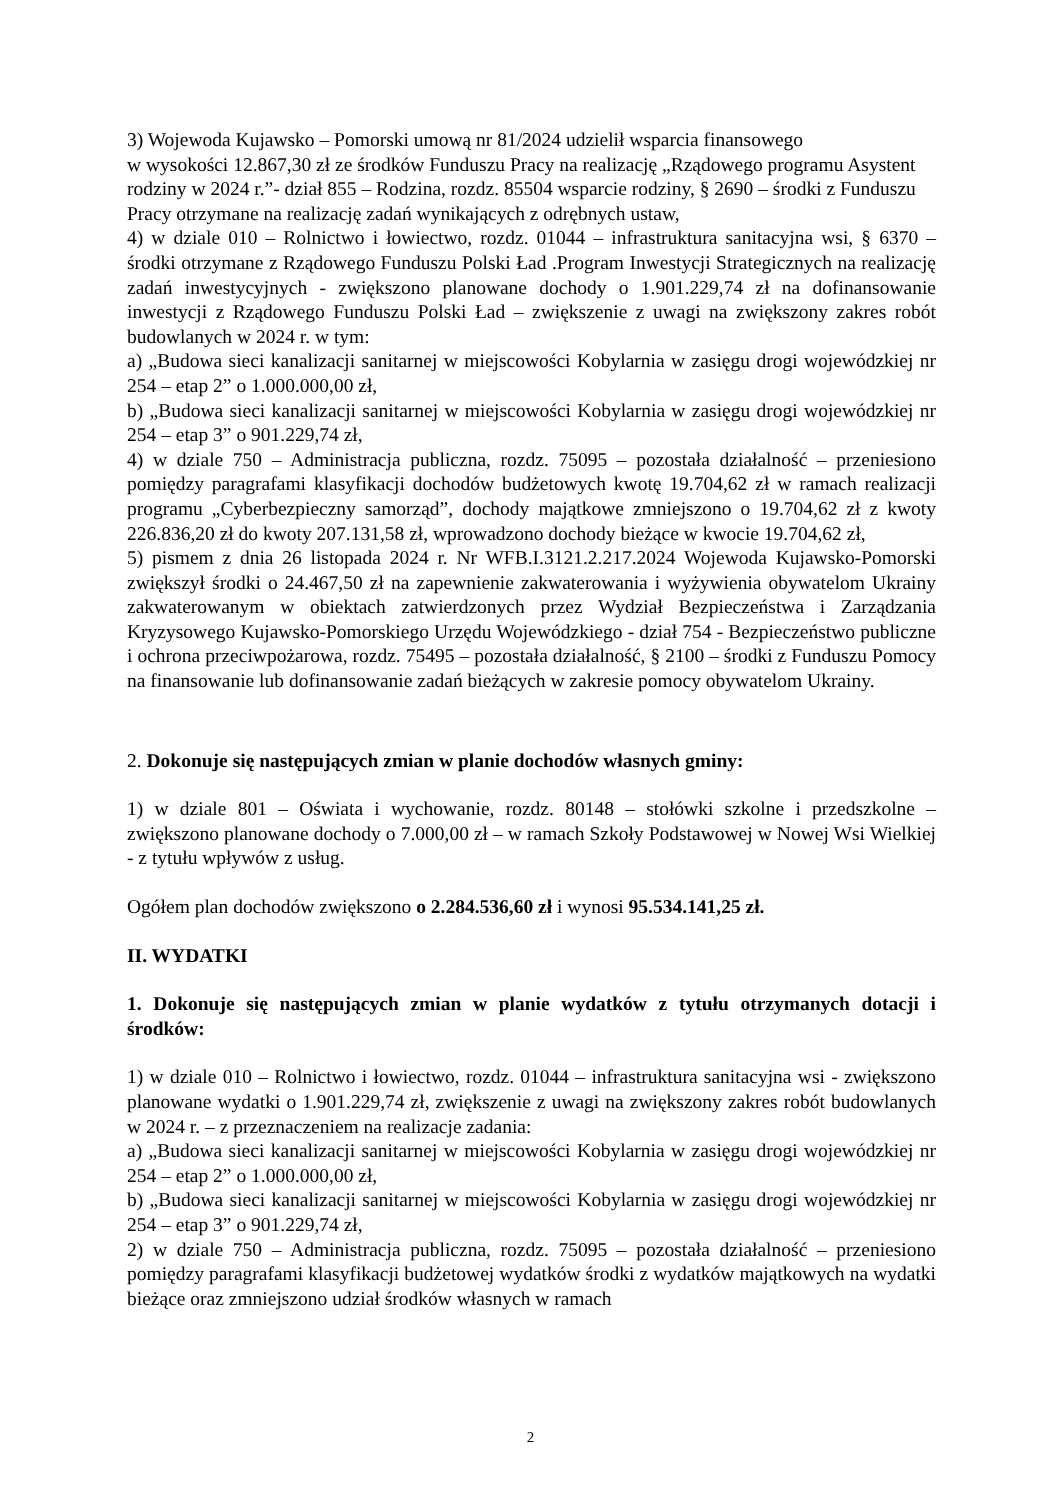3) Wojewoda Kujawsko – Pomorski umową nr 81/2024 udzielił wsparcia finansowego
w wysokości 12.867,30 zł ze środków Funduszu Pracy na realizację „Rządowego programu Asystent rodziny w 2024 r.”- dział 855 – Rodzina, rozdz. 85504 wsparcie rodziny, § 2690 – środki z Funduszu Pracy otrzymane na realizację zadań wynikających z odrębnych ustaw,
4) w dziale 010 – Rolnictwo i łowiectwo, rozdz. 01044 – infrastruktura sanitacyjna wsi, § 6370 – środki otrzymane z Rządowego Funduszu Polski Ład .Program Inwestycji Strategicznych na realizację zadań inwestycyjnych - zwiększono planowane dochody o 1.901.229,74 zł na dofinansowanie inwestycji z Rządowego Funduszu Polski Ład – zwiększenie z uwagi na zwiększony zakres robót budowlanych w 2024 r. w tym:
a) „Budowa sieci kanalizacji sanitarnej w miejscowości Kobylarnia w zasięgu drogi wojewódzkiej nr 254 – etap 2” o 1.000.000,00 zł,
b) „Budowa sieci kanalizacji sanitarnej w miejscowości Kobylarnia w zasięgu drogi wojewódzkiej nr 254 – etap 3” o 901.229,74 zł,
4) w dziale 750 – Administracja publiczna, rozdz. 75095 – pozostała działalność – przeniesiono pomiędzy paragrafami klasyfikacji dochodów budżetowych kwotę 19.704,62 zł w ramach realizacji programu „Cyberbezpieczny samorząd”, dochody majątkowe zmniejszono o 19.704,62 zł z kwoty 226.836,20 zł do kwoty 207.131,58 zł, wprowadzono dochody bieżące w kwocie 19.704,62 zł,
5) pismem z dnia 26 listopada 2024 r. Nr WFB.I.3121.2.217.2024 Wojewoda Kujawsko-Pomorski zwiększył środki o 24.467,50 zł na zapewnienie zakwaterowania i wyżywienia obywatelom Ukrainy zakwaterowanym w obiektach zatwierdzonych przez Wydział Bezpieczeństwa i Zarządzania Kryzysowego Kujawsko-Pomorskiego Urzędu Wojewódzkiego - dział 754 - Bezpieczeństwo publiczne i ochrona przeciwpożarowa, rozdz. 75495 – pozostała działalność, § 2100 – środki z Funduszu Pomocy na finansowanie lub dofinansowanie zadań bieżących w zakresie pomocy obywatelom Ukrainy.
2. Dokonuje się następujących zmian w planie dochodów własnych gminy:
1) w dziale 801 – Oświata i wychowanie, rozdz. 80148 – stołówki szkolne i przedszkolne – zwiększono planowane dochody o 7.000,00 zł – w ramach Szkoły Podstawowej w Nowej Wsi Wielkiej - z tytułu wpływów z usług.
Ogółem plan dochodów zwiększono o 2.284.536,60 zł i wynosi 95.534.141,25 zł.
II. WYDATKI
1. Dokonuje się następujących zmian w planie wydatków z tytułu otrzymanych dotacji i środków:
1) w dziale 010 – Rolnictwo i łowiectwo, rozdz. 01044 – infrastruktura sanitacyjna wsi - zwiększono planowane wydatki o 1.901.229,74 zł, zwiększenie z uwagi na zwiększony zakres robót budowlanych w 2024 r. – z przeznaczeniem na realizacje zadania:
a) „Budowa sieci kanalizacji sanitarnej w miejscowości Kobylarnia w zasięgu drogi wojewódzkiej nr 254 – etap 2” o 1.000.000,00 zł,
b) „Budowa sieci kanalizacji sanitarnej w miejscowości Kobylarnia w zasięgu drogi wojewódzkiej nr 254 – etap 3” o 901.229,74 zł,
2) w dziale 750 – Administracja publiczna, rozdz. 75095 – pozostała działalność – przeniesiono pomiędzy paragrafami klasyfikacji budżetowej wydatków środki z wydatków majątkowych na wydatki bieżące oraz zmniejszono udział środków własnych w ramach
2